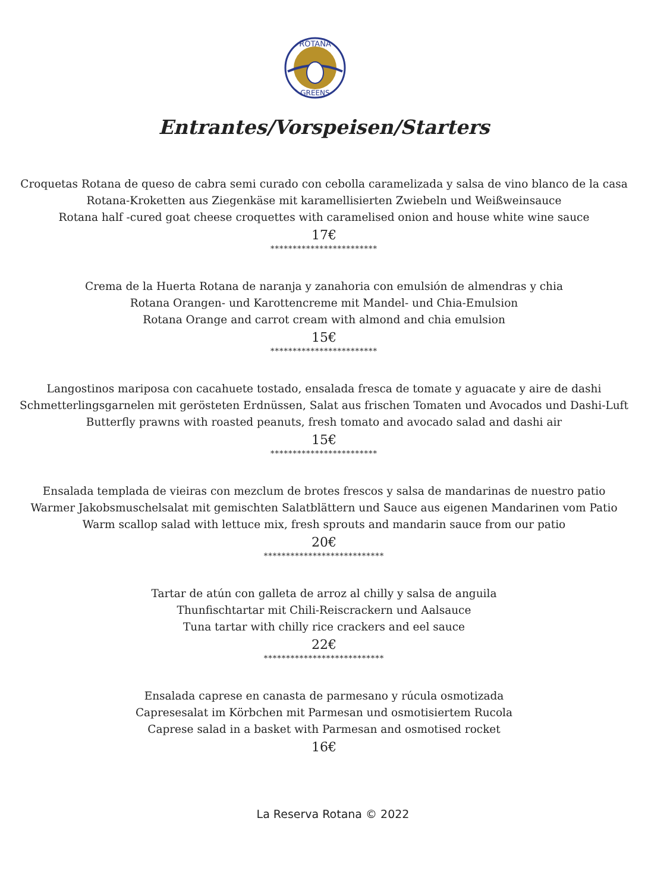ROTANA
GREENS
Entrantes/Vorspeisen/Starters
Croquetas Rotana de queso de cabra semi curado con cebolla caramelizada y salsa de vino blanco de la casa
Rotana-Kroketten aus Ziegenkäse mit karamellisierten Zwiebeln und Weißweinsauce
Rotana half -cured goat cheese croquettes with caramelised onion and house white wine sauce
17€
************************
Crema de la Huerta Rotana de naranja y zanahoria con emulsión de almendras y chia
Rotana Orangen- und Karottencreme mit Mandel- und Chia-Emulsion
Rotana Orange and carrot cream with almond and chia emulsion
15€
************************
Langostinos mariposa con cacahuete tostado, ensalada fresca de tomate y aguacate y aire de dashi
Schmetterlingsgarnelen mit gerösteten Erdnüssen, Salat aus frischen Tomaten und Avocados und Dashi-Luft
Butterfly prawns with roasted peanuts, fresh tomato and avocado salad and dashi air
15€
************************
Ensalada templada de vieiras con mezclum de brotes frescos y salsa de mandarinas de nuestro patio
Warmer Jakobsmuschelsalat mit gemischten Salatblättern und Sauce aus eigenen Mandarinen vom Patio
Warm scallop salad with lettuce mix, fresh sprouts and mandarin sauce from our patio
20€
***************************
Tartar de atún con galleta de arroz al chilly y salsa de anguila
Thunfischtartar mit Chili-Reiscrackern und Aalsauce
Tuna tartar with chilly rice crackers and eel sauce
22€
***************************
Ensalada caprese en canasta de parmesano y rúcula osmotizada
Capresesalat im Körbchen mit Parmesan und osmotisiertem Rucola
Caprese salad in a basket with Parmesan and osmotised rocket
16€
La Reserva Rotana © 2022